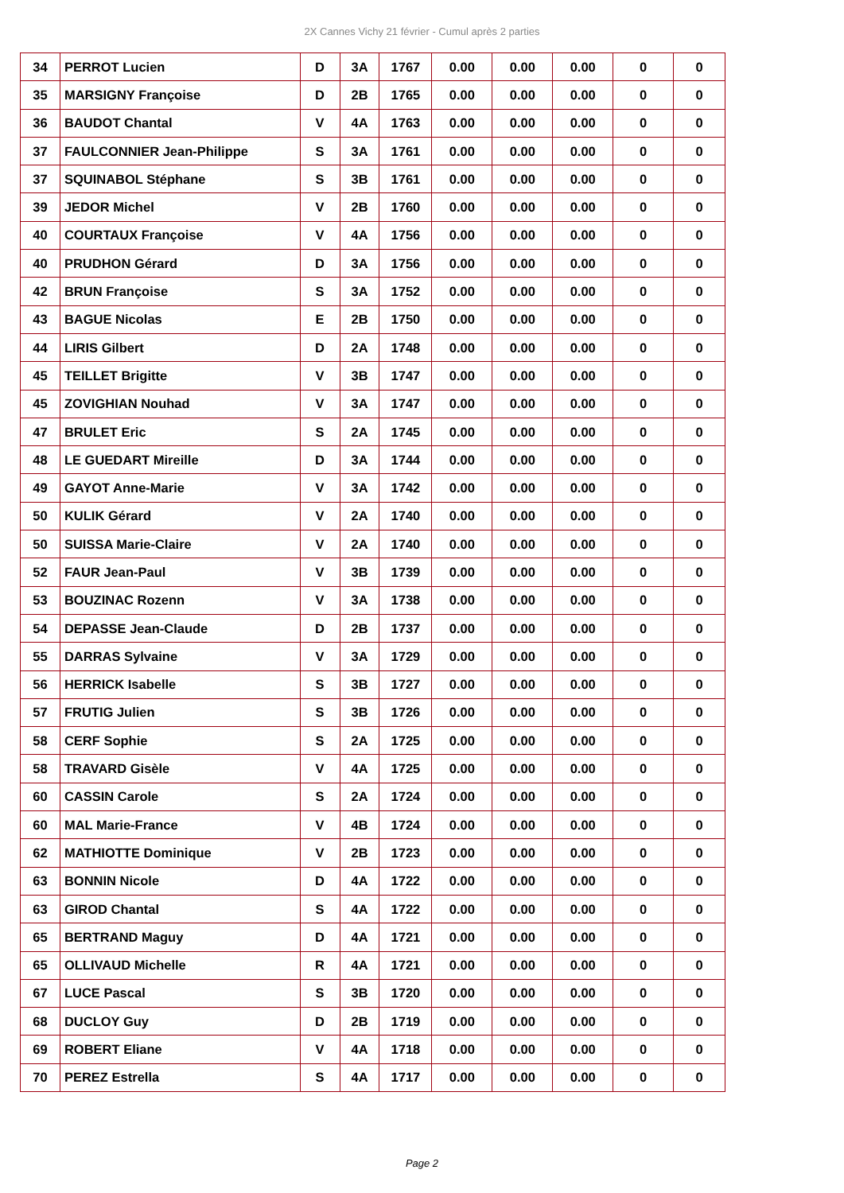2X Cannes Vichy 21 février - Cumul après 2 parties
| 34 | PERROT Lucien | D | 3A | 1767 | 0.00 | 0.00 | 0.00 | 0 | 0 |
| 35 | MARSIGNY Françoise | D | 2B | 1765 | 0.00 | 0.00 | 0.00 | 0 | 0 |
| 36 | BAUDOT Chantal | V | 4A | 1763 | 0.00 | 0.00 | 0.00 | 0 | 0 |
| 37 | FAULCONNIER Jean-Philippe | S | 3A | 1761 | 0.00 | 0.00 | 0.00 | 0 | 0 |
| 37 | SQUINABOL Stéphane | S | 3B | 1761 | 0.00 | 0.00 | 0.00 | 0 | 0 |
| 39 | JEDOR Michel | V | 2B | 1760 | 0.00 | 0.00 | 0.00 | 0 | 0 |
| 40 | COURTAUX Françoise | V | 4A | 1756 | 0.00 | 0.00 | 0.00 | 0 | 0 |
| 40 | PRUDHON Gérard | D | 3A | 1756 | 0.00 | 0.00 | 0.00 | 0 | 0 |
| 42 | BRUN Françoise | S | 3A | 1752 | 0.00 | 0.00 | 0.00 | 0 | 0 |
| 43 | BAGUE Nicolas | E | 2B | 1750 | 0.00 | 0.00 | 0.00 | 0 | 0 |
| 44 | LIRIS Gilbert | D | 2A | 1748 | 0.00 | 0.00 | 0.00 | 0 | 0 |
| 45 | TEILLET Brigitte | V | 3B | 1747 | 0.00 | 0.00 | 0.00 | 0 | 0 |
| 45 | ZOVIGHIAN Nouhad | V | 3A | 1747 | 0.00 | 0.00 | 0.00 | 0 | 0 |
| 47 | BRULET Eric | S | 2A | 1745 | 0.00 | 0.00 | 0.00 | 0 | 0 |
| 48 | LE GUEDART Mireille | D | 3A | 1744 | 0.00 | 0.00 | 0.00 | 0 | 0 |
| 49 | GAYOT Anne-Marie | V | 3A | 1742 | 0.00 | 0.00 | 0.00 | 0 | 0 |
| 50 | KULIK Gérard | V | 2A | 1740 | 0.00 | 0.00 | 0.00 | 0 | 0 |
| 50 | SUISSA Marie-Claire | V | 2A | 1740 | 0.00 | 0.00 | 0.00 | 0 | 0 |
| 52 | FAUR Jean-Paul | V | 3B | 1739 | 0.00 | 0.00 | 0.00 | 0 | 0 |
| 53 | BOUZINAC Rozenn | V | 3A | 1738 | 0.00 | 0.00 | 0.00 | 0 | 0 |
| 54 | DEPASSE Jean-Claude | D | 2B | 1737 | 0.00 | 0.00 | 0.00 | 0 | 0 |
| 55 | DARRAS Sylvaine | V | 3A | 1729 | 0.00 | 0.00 | 0.00 | 0 | 0 |
| 56 | HERRICK Isabelle | S | 3B | 1727 | 0.00 | 0.00 | 0.00 | 0 | 0 |
| 57 | FRUTIG Julien | S | 3B | 1726 | 0.00 | 0.00 | 0.00 | 0 | 0 |
| 58 | CERF Sophie | S | 2A | 1725 | 0.00 | 0.00 | 0.00 | 0 | 0 |
| 58 | TRAVARD Gisèle | V | 4A | 1725 | 0.00 | 0.00 | 0.00 | 0 | 0 |
| 60 | CASSIN Carole | S | 2A | 1724 | 0.00 | 0.00 | 0.00 | 0 | 0 |
| 60 | MAL Marie-France | V | 4B | 1724 | 0.00 | 0.00 | 0.00 | 0 | 0 |
| 62 | MATHIOTTE Dominique | V | 2B | 1723 | 0.00 | 0.00 | 0.00 | 0 | 0 |
| 63 | BONNIN Nicole | D | 4A | 1722 | 0.00 | 0.00 | 0.00 | 0 | 0 |
| 63 | GIROD Chantal | S | 4A | 1722 | 0.00 | 0.00 | 0.00 | 0 | 0 |
| 65 | BERTRAND Maguy | D | 4A | 1721 | 0.00 | 0.00 | 0.00 | 0 | 0 |
| 65 | OLLIVAUD Michelle | R | 4A | 1721 | 0.00 | 0.00 | 0.00 | 0 | 0 |
| 67 | LUCE Pascal | S | 3B | 1720 | 0.00 | 0.00 | 0.00 | 0 | 0 |
| 68 | DUCLOY Guy | D | 2B | 1719 | 0.00 | 0.00 | 0.00 | 0 | 0 |
| 69 | ROBERT Eliane | V | 4A | 1718 | 0.00 | 0.00 | 0.00 | 0 | 0 |
| 70 | PEREZ Estrella | S | 4A | 1717 | 0.00 | 0.00 | 0.00 | 0 | 0 |
Page 2